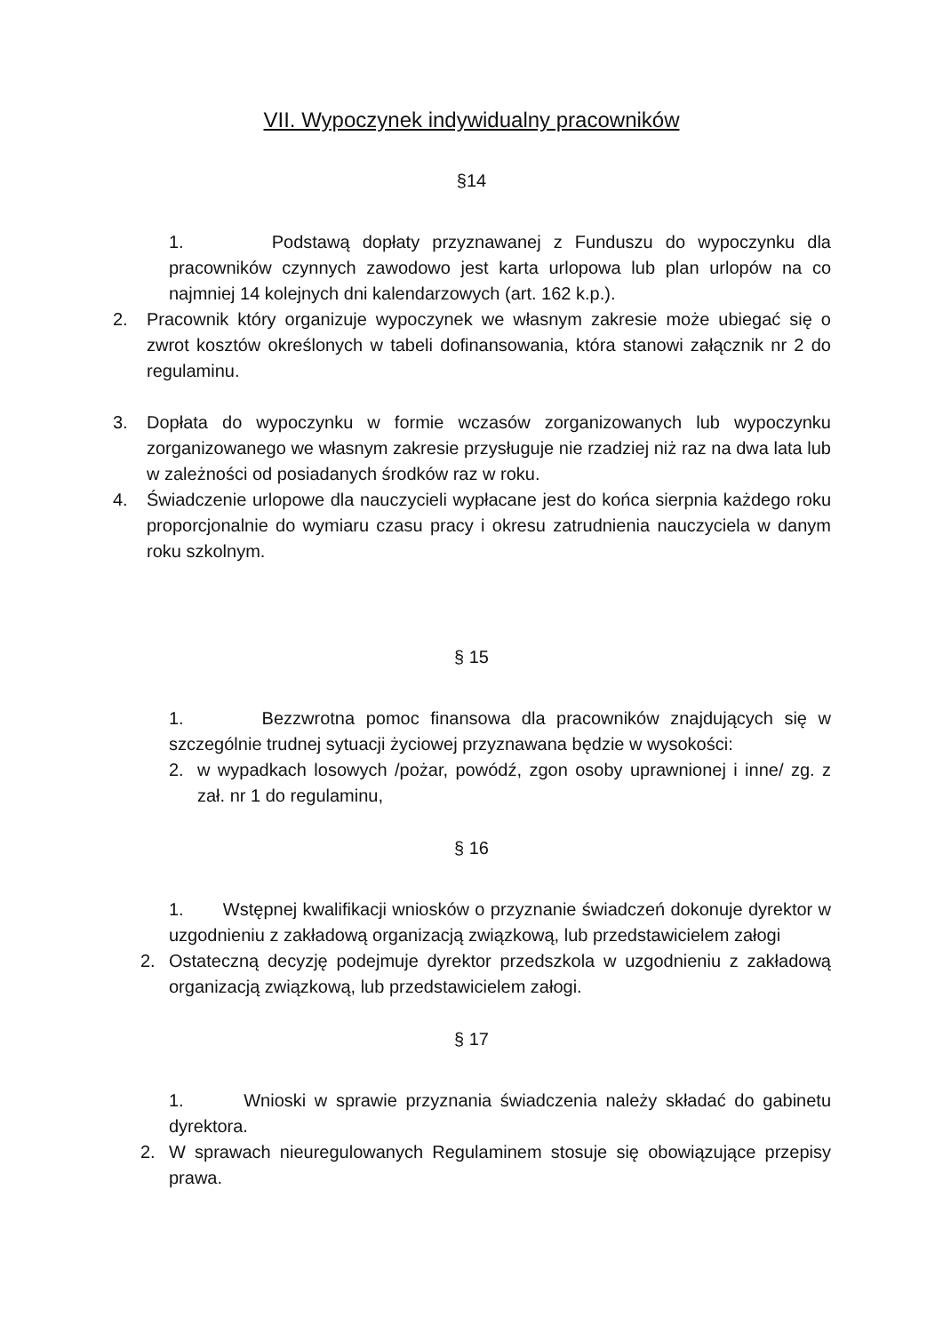VII. Wypoczynek indywidualny pracowników
§14
1. Podstawą dopłaty przyznawanej z Funduszu do wypoczynku dla pracowników czynnych zawodowo jest karta urlopowa lub plan urlopów na co najmniej 14 kolejnych dni kalendarzowych (art. 162 k.p.).
2. Pracownik który organizuje wypoczynek we własnym zakresie może ubiegać się o zwrot kosztów określonych w tabeli dofinansowania, która stanowi załącznik nr 2 do regulaminu.
3. Dopłata do wypoczynku w formie wczasów zorganizowanych lub wypoczynku zorganizowanego we własnym zakresie przysługuje nie rzadziej niż raz na dwa lata lub w zależności od posiadanych środków raz w roku.
4. Świadczenie urlopowe dla nauczycieli wypłacane jest do końca sierpnia każdego roku proporcjonalnie do wymiaru czasu pracy i okresu zatrudnienia nauczyciela w danym roku szkolnym.
§ 15
1. Bezzwrotna pomoc finansowa dla pracowników znajdujących się w szczególnie trudnej sytuacji życiowej przyznawana będzie w wysokości:
2. w wypadkach losowych /pożar, powódź, zgon osoby uprawnionej i inne/ zg. z zał. nr 1 do regulaminu,
§ 16
1. Wstępnej kwalifikacji wniosków o przyznanie świadczeń dokonuje dyrektor w uzgodnieniu z zakładową organizacją związkową, lub przedstawicielem załogi
2. Ostateczną decyzję podejmuje dyrektor przedszkola w uzgodnieniu z zakładową organizacją związkową, lub przedstawicielem załogi.
§ 17
1. Wnioski w sprawie przyznania świadczenia należy składać do gabinetu dyrektora.
2. W sprawach nieuregulowanych Regulaminem stosuje się obowiązujące przepisy prawa.